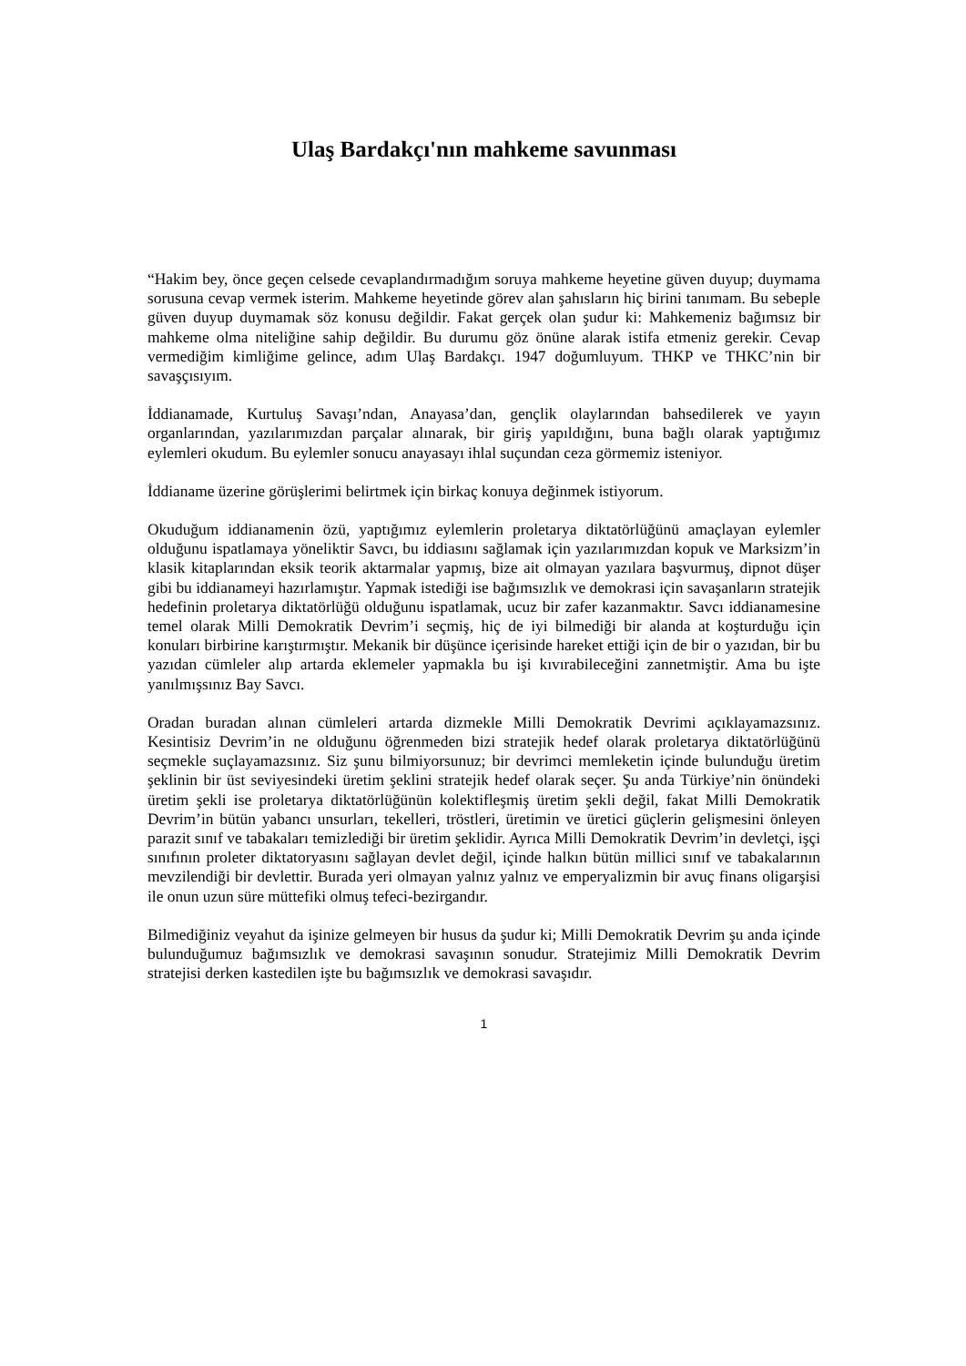Ulaş Bardakçı'nın mahkeme savunması
“Hakim bey, önce geçen celsede cevaplandırmadığım soruya mahkeme heyetine güven duyup; duymama sorusuna cevap vermek isterim. Mahkeme heyetinde görev alan şahısların hiç birini tanımam. Bu sebeple güven duyup duymamak söz konusu değildir. Fakat gerçek olan şudur ki: Mahkemeniz bağımsız bir mahkeme olma niteliğine sahip değildir. Bu durumu göz önüne alarak istifa etmeniz gerekir. Cevap vermediğim kimliğime gelince, adım Ulaş Bardakçı. 1947 doğumluyum. THKP ve THKC’nin bir savaşçısıyım.
İddianamade, Kurtuluş Savaşı’ndan, Anayasa’dan, gençlik olaylarından bahsedilerek ve yayın organlarından, yazılarımızdan parçalar alınarak, bir giriş yapıldığını, buna bağlı olarak yaptığımız eylemleri okudum. Bu eylemler sonucu anayasayı ihlal suçundan ceza görmemiz isteniyor.
İddianame üzerine görüşlerimi belirtmek için birkaç konuya değinmek istiyorum.
Okuduğum iddianamenin özü, yaptığımız eylemlerin proletarya diktatörlüğünü amaçlayan eylemler olduğunu ispatlamaya yöneliktir Savcı, bu iddiasını sağlamak için yazılarımızdan kopuk ve Marksizm’in klasik kitaplarından eksik teorik aktarmalar yapmış, bize ait olmayan yazılara başvurmuş, dipnot düşer gibi bu iddianameyi hazırlamıştır. Yapmak istediği ise bağımsızlık ve demokrasi için savaşanların stratejik hedefinin proletarya diktatörlüğü olduğunu ispatlamak, ucuz bir zafer kazanmaktır. Savcı iddianamesine temel olarak Milli Demokratik Devrim’i seçmiş, hiç de iyi bilmediği bir alanda at koşturduğu için konuları birbirine karıştırmıştır. Mekanik bir düşünce içerisinde hareket ettiği için de bir o yazıdan, bir bu yazıdan cümleler alıp artarda eklemeler yapmakla bu işi kıvırabileceğini zannetmiştir. Ama bu işte yanılmışsınız Bay Savcı.
Oradan buradan alınan cümleleri artarda dizmekle Milli Demokratik Devrimi açıklayamazsınız. Kesintisiz Devrim’in ne olduğunu öğrenmeden bizi stratejik hedef olarak proletarya diktatörlüğünü seçmekle suçlayamazsınız. Siz şunu bilmiyorsunuz; bir devrimci memleketin içinde bulunduğu üretim şeklinin bir üst seviyesindeki üretim şeklini stratejik hedef olarak seçer. Şu anda Türkiye’nin önündeki üretim şekli ise proletarya diktatörlüğünün kolektifleşmiş üretim şekli değil, fakat Milli Demokratik Devrim’in bütün yabancı unsurları, tekelleri, tröstleri, üretimin ve üretici güçlerin gelişmesini önleyen parazit sınıf ve tabakaları temizlediği bir üretim şeklidir. Ayrıca Milli Demokratik Devrim’in devletçi, işçi sınıfının proleter diktatoryasını sağlayan devlet değil, içinde halkın bütün millici sınıf ve tabakalarının mevzilendiği bir devlettir. Burada yeri olmayan yalnız yalnız ve emperyalizmin bir avuç finans oligarşisi ile onun uzun süre müttefiki olmuş tefeci-bezirgandır.
Bilmediğiniz veyahut da işinize gelmeyen bir husus da şudur ki; Milli Demokratik Devrim şu anda içinde bulunduğumuz bağımsızlık ve demokrasi savaşının sonudur. Stratejimiz Milli Demokratik Devrim stratejisi derken kastedilen işte bu bağımsızlık ve demokrasi savaşıdır.
1